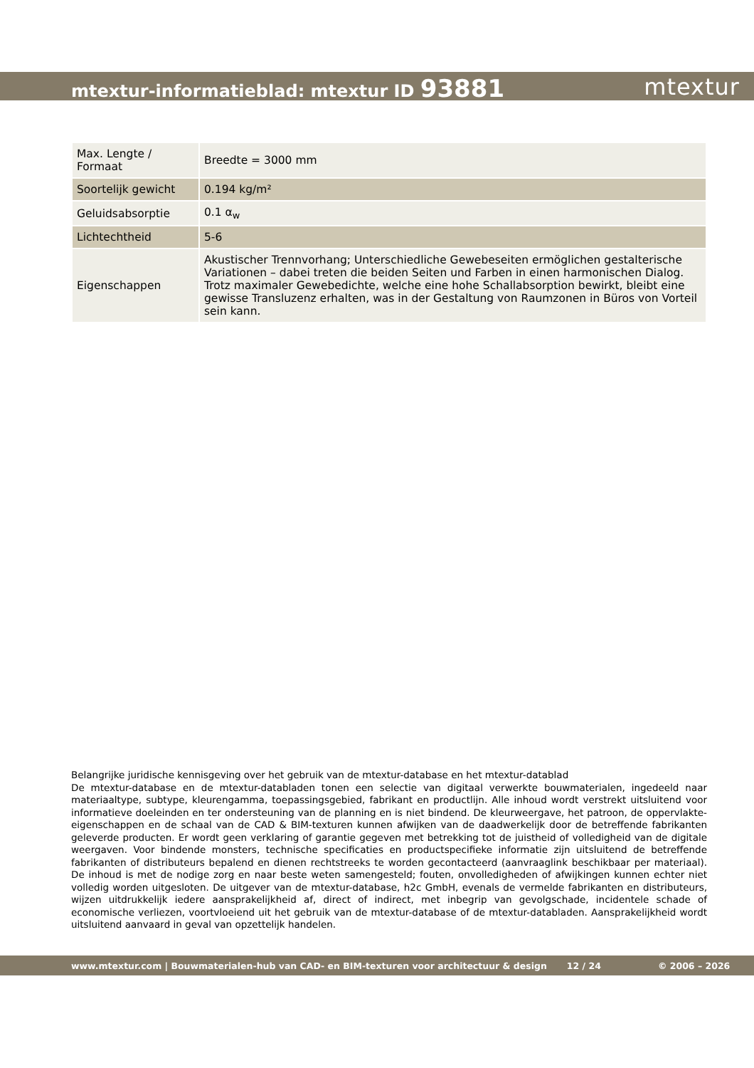mtextur-informatieblad: mtextur ID 93881
mtextur
| Max. Lengte / Formaat | Breedte = 3000 mm |
| Soortelijk gewicht | 0.194 kg/m² |
| Geluidsabsorptie | 0.1 α<sub>w</sub> |
| Lichtechtheid | 5-6 |
| Eigenschappen | Akustischer Trennvorhang; Unterschiedliche Gewebeseiten ermöglichen gestalterische Variationen – dabei treten die beiden Seiten und Farben in einen harmonischen Dialog. Trotz maximaler Gewebedichte, welche eine hohe Schallabsorption bewirkt, bleibt eine gewisse Transluzenz erhalten, was in der Gestaltung von Raumzonen in Büros von Vorteil sein kann. |
Belangrijke juridische kennisgeving over het gebruik van de mtextur-database en het mtextur-datablad
De mtextur-database en de mtextur-databladen tonen een selectie van digitaal verwerkte bouwmaterialen, ingedeeld naar materiaaltype, subtype, kleurengamma, toepassingsgebied, fabrikant en productlijn. Alle inhoud wordt verstrekt uitsluitend voor informatieve doeleinden en ter ondersteuning van de planning en is niet bindend. De kleurweergave, het patroon, de oppervlakte-eigenschappen en de schaal van de CAD & BIM-texturen kunnen afwijken van de daadwerkelijk door de betreffende fabrikanten geleverde producten. Er wordt geen verklaring of garantie gegeven met betrekking tot de juistheid of volledigheid van de digitale weergaven. Voor bindende monsters, technische specificaties en productspecifieke informatie zijn uitsluitend de betreffende fabrikanten of distributeurs bepalend en dienen rechtstreeks te worden gecontacteerd (aanvraaglink beschikbaar per materiaal). De inhoud is met de nodige zorg en naar beste weten samengesteld; fouten, onvolledigheden of afwijkingen kunnen echter niet volledig worden uitgesloten. De uitgever van de mtextur-database, h2c GmbH, evenals de vermelde fabrikanten en distributeurs, wijzen uitdrukkelijk iedere aansprakelijkheid af, direct of indirect, met inbegrip van gevolgschade, incidentele schade of economische verliezen, voortvloeiend uit het gebruik van de mtextur-database of de mtextur-databladen. Aansprakelijkheid wordt uitsluitend aanvaard in geval van opzettelijk handelen.
www.mtextur.com | Bouwmaterialen-hub van CAD- en BIM-texturen voor architectuur & design 12 / 24 © 2006 – 2026